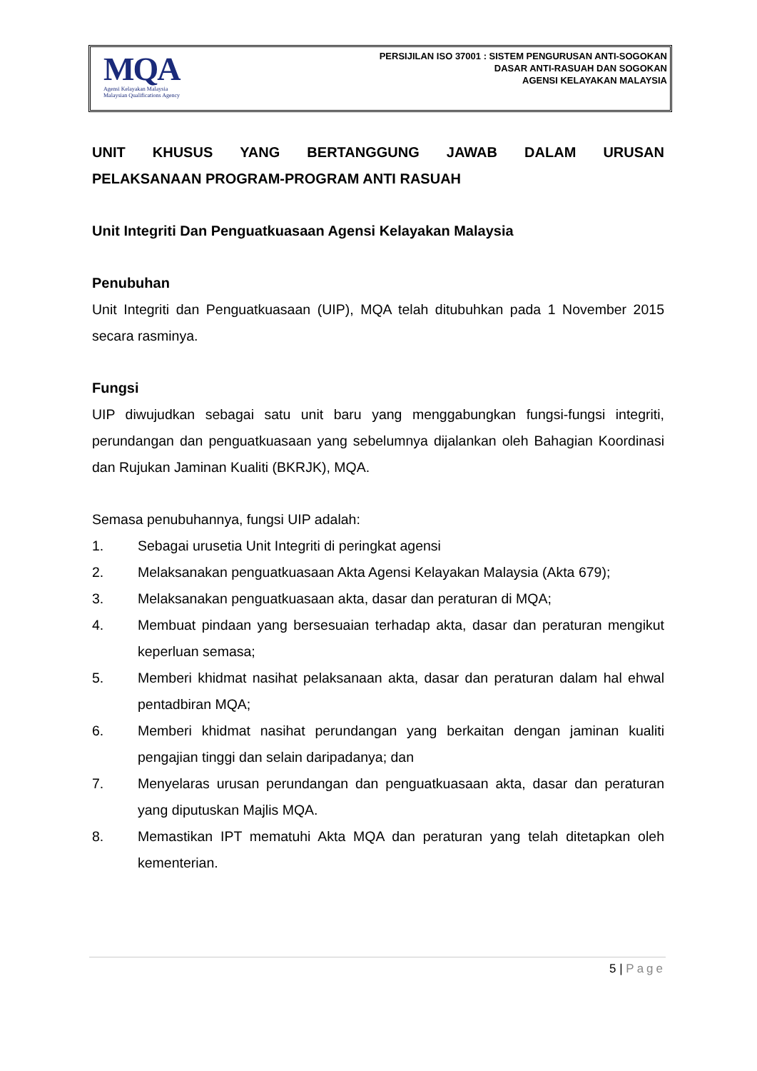MQA
Agensi Kelayakan Malaysia
Malaysian Qualifications Agency
PERSIJILAN ISO 37001 : SISTEM PENGURUSAN ANTI-SOGOKAN
DASAR ANTI-RASUAH DAN SOGOKAN
AGENSI KELAYAKAN MALAYSIA
UNIT KHUSUS YANG BERTANGGUNG JAWAB DALAM URUSAN
PELAKSANAAN PROGRAM-PROGRAM ANTI RASUAH
Unit Integriti Dan Penguatkuasaan Agensi Kelayakan Malaysia
Penubuhan
Unit Integriti dan Penguatkuasaan (UIP), MQA telah ditubuhkan pada 1 November 2015 secara rasminya.
Fungsi
UIP diwujudkan sebagai satu unit baru yang menggabungkan fungsi-fungsi integriti, perundangan dan penguatkuasaan yang sebelumnya dijalankan oleh Bahagian Koordinasi dan Rujukan Jaminan Kualiti (BKRJK), MQA.
Semasa penubuhannya, fungsi UIP adalah:
1. Sebagai urusetia Unit Integriti di peringkat agensi
2. Melaksanakan penguatkuasaan Akta Agensi Kelayakan Malaysia (Akta 679);
3. Melaksanakan penguatkuasaan akta, dasar dan peraturan di MQA;
4. Membuat pindaan yang bersesuaian terhadap akta, dasar dan peraturan mengikut keperluan semasa;
5. Memberi khidmat nasihat pelaksanaan akta, dasar dan peraturan dalam hal ehwal pentadbiran MQA;
6. Memberi khidmat nasihat perundangan yang berkaitan dengan jaminan kualiti pengajian tinggi dan selain daripadanya; dan
7. Menyelaras urusan perundangan dan penguatkuasaan akta, dasar dan peraturan yang diputuskan Majlis MQA.
8. Memastikan IPT mematuhi Akta MQA dan peraturan yang telah ditetapkan oleh kementerian.
5 | Page